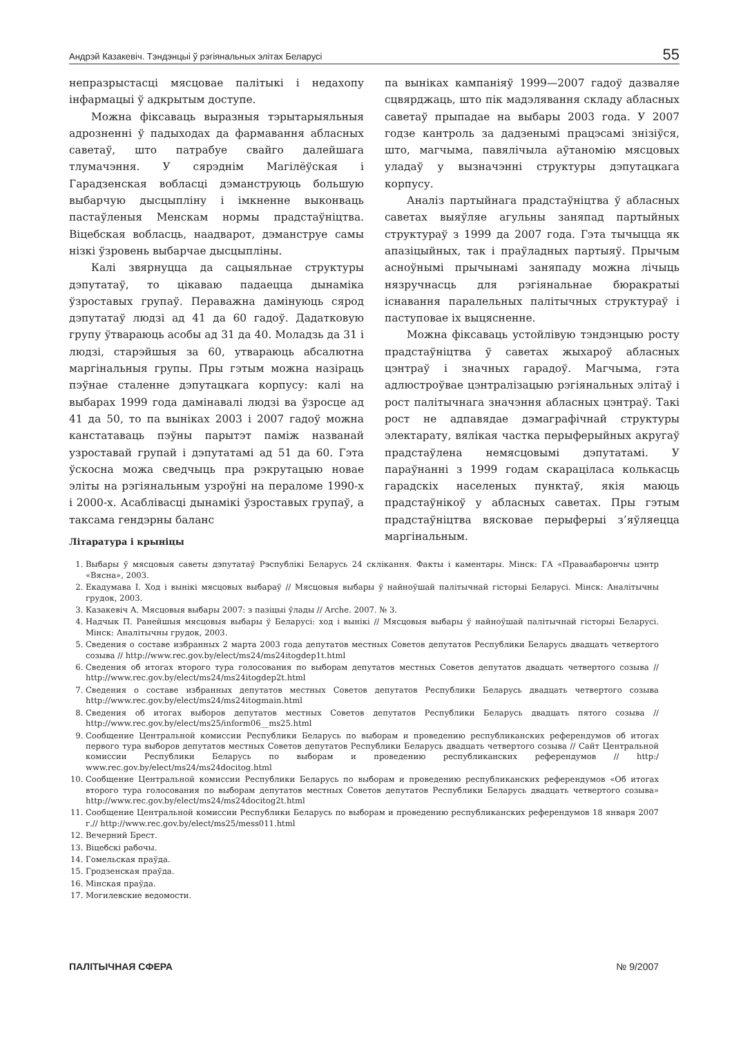Андрэй Казакевіч. Тэндэнцыі ў рэгіянальных элітах Беларусі 55
непразрыстасці мясцовае палітыкі і недахопу інфармацыі ў адкрытым доступе.
Можна фіксаваць выразныя тэрытарыяльныя адрозненні ў падыходах да фармавання абласных саветаў, што патрабуе свайго далейшага тлумачэння. У сярэднім Магілёўская і Гарадзенская вобласці дэманструюць большую выбарчую дысцыпліну і імкненне выконваць пастаўленыя Менскам нормы прадстаўніцтва. Віцебская вобласць, наадварот, дэманструе самы нізкі ўзровень выбарчае дысцыпліны.
Калі звярнуцца да сацыяльнае структуры дэпутатаў, то цікаваю падаецца дынаміка ўзроставых групаў. Пераважна дамінуюць сярод дэпутатаў людзі ад 41 да 60 гадоў. Дадатковую групу ўтвараюць асобы ад 31 да 40. Моладзь да 31 і людзі, старэйшыя за 60, утвараюць абсалютна маргінальныя групы. Пры гэтым можна назіраць пэўнае сталенне дэпутацкага корпусу: калі на выбарах 1999 года дамінавалі людзі ва ўзросце ад 41 да 50, то па выніках 2003 і 2007 гадоў можна канстатаваць пэўны парытэт паміж названай узроставай групай і дэпутатамі ад 51 да 60. Гэта ўскосна можа сведчыць пра рэкрутацыю новае эліты на рэгіянальным узроўні на пераломе 1990-х і 2000-х. Асаблівасці дынамікі ўзроставых групаў, а таксама гендэрны баланс
па выніках кампаніяў 1999—2007 гадоў дазваляе сцвярджаць, што пік мадэлявання складу абласных саветаў прыпадае на выбары 2003 года. У 2007 годзе кантроль за дадзенымі працэсамі знізіўся, што, магчыма, павялічыла аўтаномію мясцовых уладаў у вызначэнні структуры дэпутацкага корпусу.
Аналіз партыйнага прадстаўніцтва ў абласных саветах выяўляе агульны заняпад партыйных структураў з 1999 да 2007 года. Гэта тычыцца як апазіцыйных, так і праўладных партыяў. Прычым асноўнымі прычынамі заняпаду можна лічыць нязручнасць для рэгіянальнае бюракратыі існавання паралельных палітычных структураў і паступовае іх выцясненне.
Можна фіксаваць устойлівую тэндэнцыю росту прадстаўніцтва ў саветах жыхароў абласных цэнтраў і значных гарадоў. Магчыма, гэта адлюстроўвае цэнтралізацыю рэгіянальных элітаў і рост палітычнага значэння абласных цэнтраў. Такі рост не адпавядае дэмаграфічнай структуры электарату, вялікая частка перыферыйных акругаў прадстаўлена немясцовымі дэпутатамі. У параўнанні з 1999 годам скараціласа колькасць гарадскіх населеных пунктаў, якія маюць прадстаўнікоў у абласных саветах. Пры гэтым прадстаўніцтва вясковае перыферыі з’яўляецца маргінальным.
Літаратура і крыніцы
1. Выбары ў мясцовыя саветы дэпутатаў Рэспублікі Беларусь 24 склікання. Факты і каментары. Мінск: ГА «Праваабарончы цэнтр «Вясна», 2003.
2. Екадумава І. Ход і вынікі мясцовых выбараў // Мясцовыя выбары ў найноўшай палітычнай гісторыі Беларусі. Мінск: Аналітычны грудок, 2003.
3. Казакевіч А. Мясцовыя выбары 2007: з пазіцыі ўлады // Arche. 2007. № 3.
4. Надчык П. Ранейшыя мясцовыя выбары ў Беларусі: ход і вынікі // Мясцовыя выбары ў найноўшай палітычнай гісторыі Беларусі. Мінск: Аналітычны грудок, 2003.
5. Сведения о составе избранных 2 марта 2003 года депутатов местных Советов депутатов Республики Беларусь двадцать четвертого созыва // http://www.rec.gov.by/elect/ms24/ms24itogdep1t.html
6. Сведения об итогах второго тура голосования по выборам депутатов местных Советов депутатов двадцать четвертого созыва // http://www.rec.gov.by/elect/ms24/ms24itogdep2t.html
7. Сведения о составе избранных депутатов местных Советов депутатов Республики Беларусь двадцать четвертого созыва http://www.rec.gov.by/elect/ms24/ms24itogmain.html
8. Сведения об итогах выборов депутатов местных Советов депутатов Республики Беларусь двадцать пятого созыва // http://www.rec.gov.by/elect/ms25/inform06__ms25.html
9. Сообщение Центральной комиссии Республики Беларусь по выборам и проведению республиканских референдумов об итогах первого тура выборов депутатов местных Советов депутатов Республики Беларусь двадцать четвертого созыва // Сайт Центральной комиссии Республики Беларусь по выборам и проведению республиканских референдумов // http:/ www.rec.gov.by/elect/ms24/ms24docitog.html
10. Сообщение Центральной комиссии Республики Беларусь по выборам и проведению республиканских референдумов «Об итогах второго тура голосования по выборам депутатов местных Советов депутатов Республики Беларусь двадцать четвертого созыва» http://www.rec.gov.by/elect/ms24/ms24docitog2t.html
11. Сообщение Центральной комиссии Республики Беларусь по выборам и проведению республиканских референдумов 18 января 2007 г.// http://www.rec.gov.by/elect/ms25/mess011.html
12. Вечерний Брест.
13. Віцебскі рабочы.
14. Гомельская праўда.
15. Гродзенская праўда.
16. Мінская праўда.
17. Могилевские ведомости.
ПАЛІТЫЧНАЯ СФЕРА № 9/2007